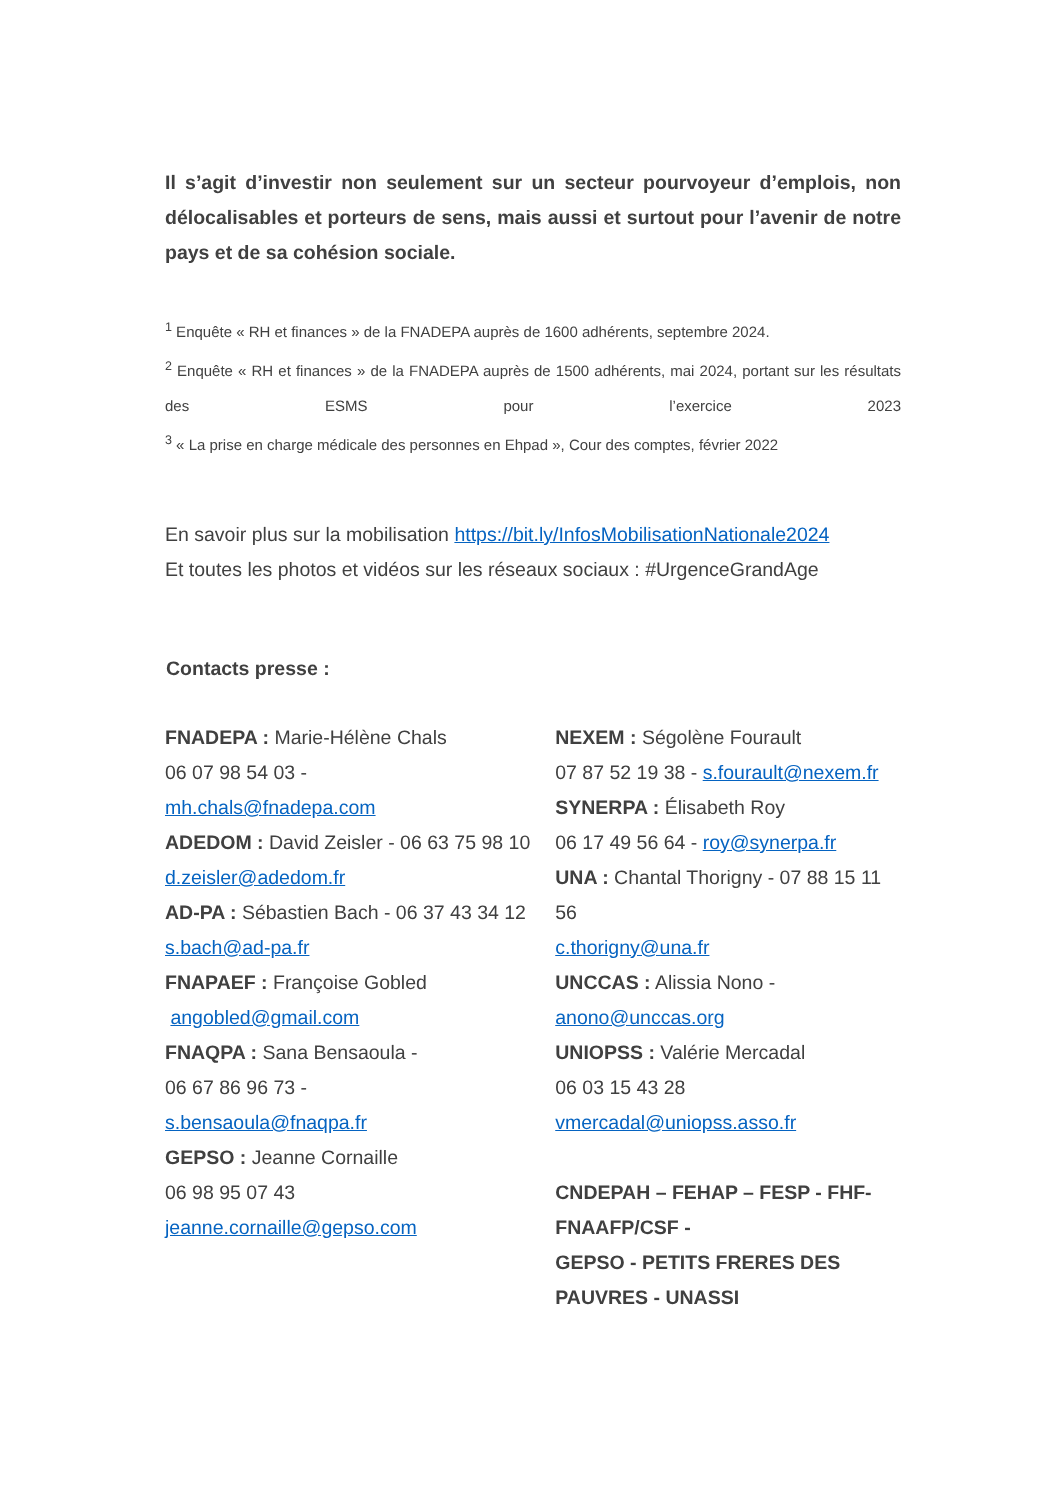Il s’agit d’investir non seulement sur un secteur pourvoyeur d’emplois, non délocalisables et porteurs de sens, mais aussi et surtout pour l’avenir de notre pays et de sa cohésion sociale.
<sup>1</sup> Enquête « RH et finances » de la FNADEPA auprès de 1600 adhérents, septembre 2024.
<sup>2</sup> Enquête « RH et finances » de la FNADEPA auprès de 1500 adhérents, mai 2024, portant sur les résultats des ESMS pour l’exercice 2023
<sup>3</sup> « La prise en charge médicale des personnes en Ehpad », Cour des comptes, février 2022
En savoir plus sur la mobilisation https://bit.ly/InfosMobilisationNationale2024
Et toutes les photos et vidéos sur les réseaux sociaux : #UrgenceGrandAge
Contacts presse :
FNADEPA : Marie-Hélène Chals
06 07 98 54 03 -
mh.chals@fnadepa.com
ADEDOM : David Zeisler - 06 63 75 98 10
d.zeisler@adedom.fr
AD-PA : Sébastien Bach - 06 37 43 34 12
s.bach@ad-pa.fr
FNAPAEF : Françoise Gobled
angobled@gmail.com
FNAQPA : Sana Bensaoula -
06 67 86 96 73 -
s.bensaoula@fnaqpa.fr
GEPSO : Jeanne Cornaille
06 98 95 07 43
jeanne.cornaille@gepso.com
NEXEM : Ségolène Fourault
07 87 52 19 38 - s.fourault@nexem.fr
SYNERPA : Élisabeth Roy
06 17 49 56 64 - roy@synerpa.fr
UNA : Chantal Thorigny - 07 88 15 11 56
c.thorigny@una.fr
UNCCAS : Alissia Nono -
anono@unccas.org
UNIOPSS : Valérie Mercadal
06 03 15 43 28
vmercadal@uniopss.asso.fr
CNDEPAH – FEHAP – FESP - FHF-FNAAFP/CSF -
GEPSO - PETITS FRERES DES PAUVRES - UNASSI